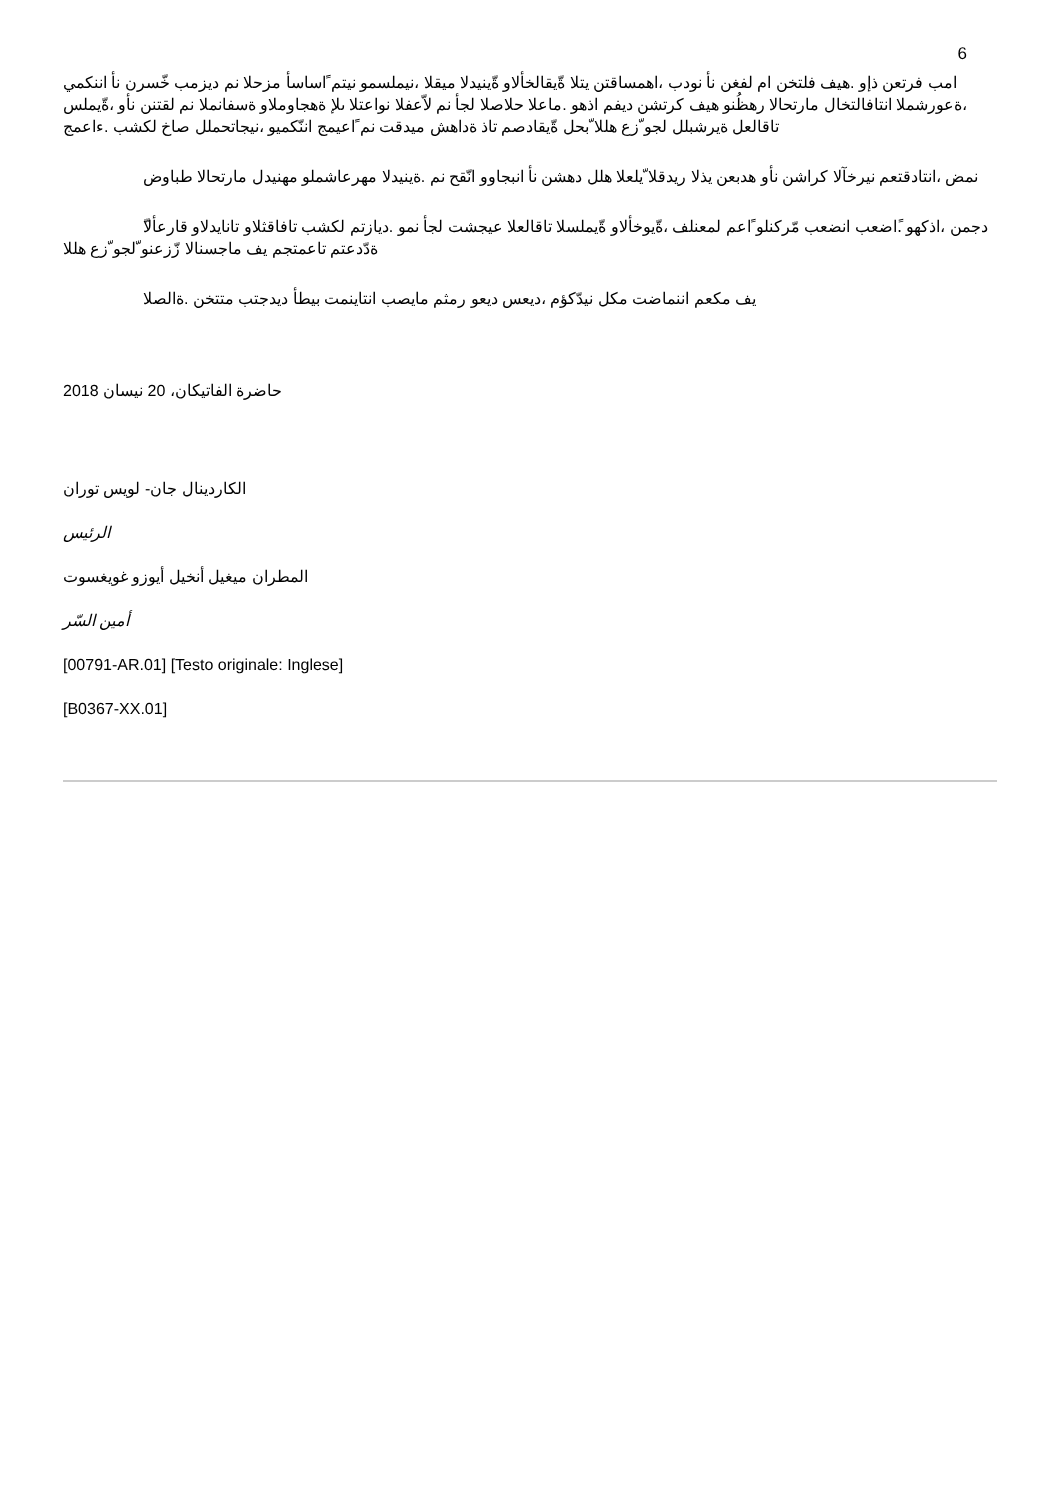6
امب فرتعن ذإو .هيف فلتخن ام لفغن نأ نودب ،اهمساقتن يتلا ةّيقالخألاو ةّينيدلا ميقلا ،نيملسمو نيتم ًاساسأ مزحلا نم ديزمب خّسرن نأ اننكمي ،ةعورشملا انتافالتخال مارتحالا رهظُنو هيف كرتشن ديفم اذهو .ماعلا حلاصلا لجأ نم لاّعفلا نواعتلا ىلإ ةهجاوملاو ةسفانملا نم لقتنن نأو ،ةّيملس تاقالعل ةيرشبلل لجو ّزع هللا ّبحل ةّيقادصم تاذ ةداهش ميدقت نم ًاعيمج اننّكميو ،نيجاتحملل صاخ لكشب .ءاعمج
نمض ،انتادقتعم نيرخآلا كراشن نأو هدبعن يذلا ريدقلا ّيلعلا هلل دهشن نأ انبجاوو انّقح نم .ةينيدلا مهرعاشملو مهنيدل مارتحالا طباوض
ّدجمن ،اذكهو .ًاضعب انضعب مّركنلو ًاعم لمعنلف ،ةّيوخألاو ةّيملسلا تاقالعلا عيجشت لجأ نمو .ديازتم لكشب تافاقثلاو تانايدلاو قارعألا ةدّدعتم تاعمتجم يف ماجسنالا زّزعنو ّلجو ّزع هللا
يف مكعم اننماضت مكل نيدّكؤم ،ديعس ديعو رمثم مايصب انتاينمت بيطأ ديدجتب متتخن .ةالصلا
حاضرة الفاتيكان، 20 نيسان 2018
الكاردينال جان- لويس توران
الرئيس
المطران ميغيل أنخيل أيوزو غويغسوت
أمين السّر
[00791-AR.01] [Testo originale: Inglese]
[B0367-XX.01]